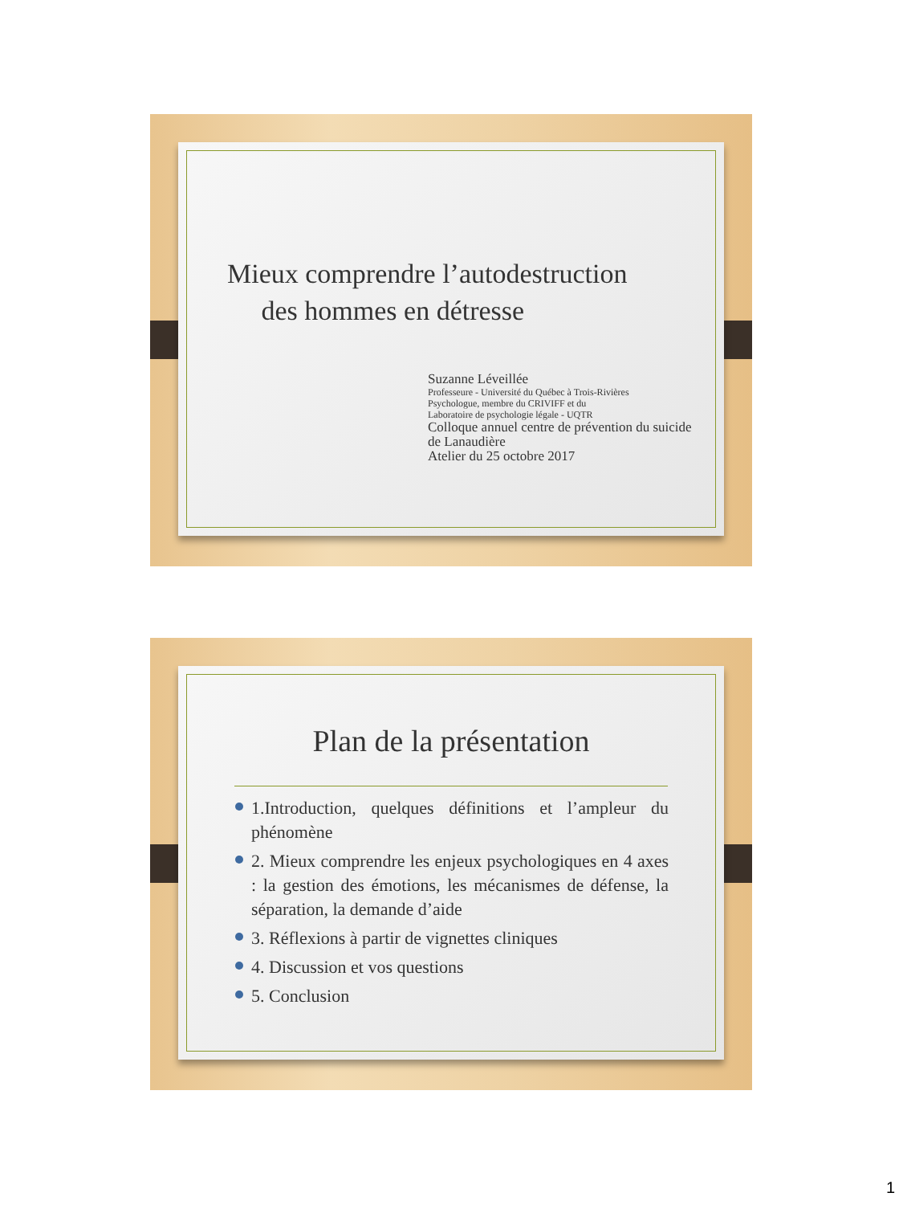Mieux comprendre l’autodestruction
des hommes en détresse
Suzanne Léveillée
Professeure - Université du Québec à Trois-Rivières
Psychologue, membre du CRIVIFF et du
Laboratoire de psychologie légale - UQTR
Colloque annuel centre de prévention du suicide
de Lanaudière
Atelier du 25 octobre 2017
Plan de la présentation
1.Introduction, quelques définitions et l’ampleur du phénomène
2. Mieux comprendre les enjeux psychologiques en 4 axes : la gestion des émotions, les mécanismes de défense, la séparation, la demande d’aide
3. Réflexions à partir de vignettes cliniques
4. Discussion et vos questions
5. Conclusion
1